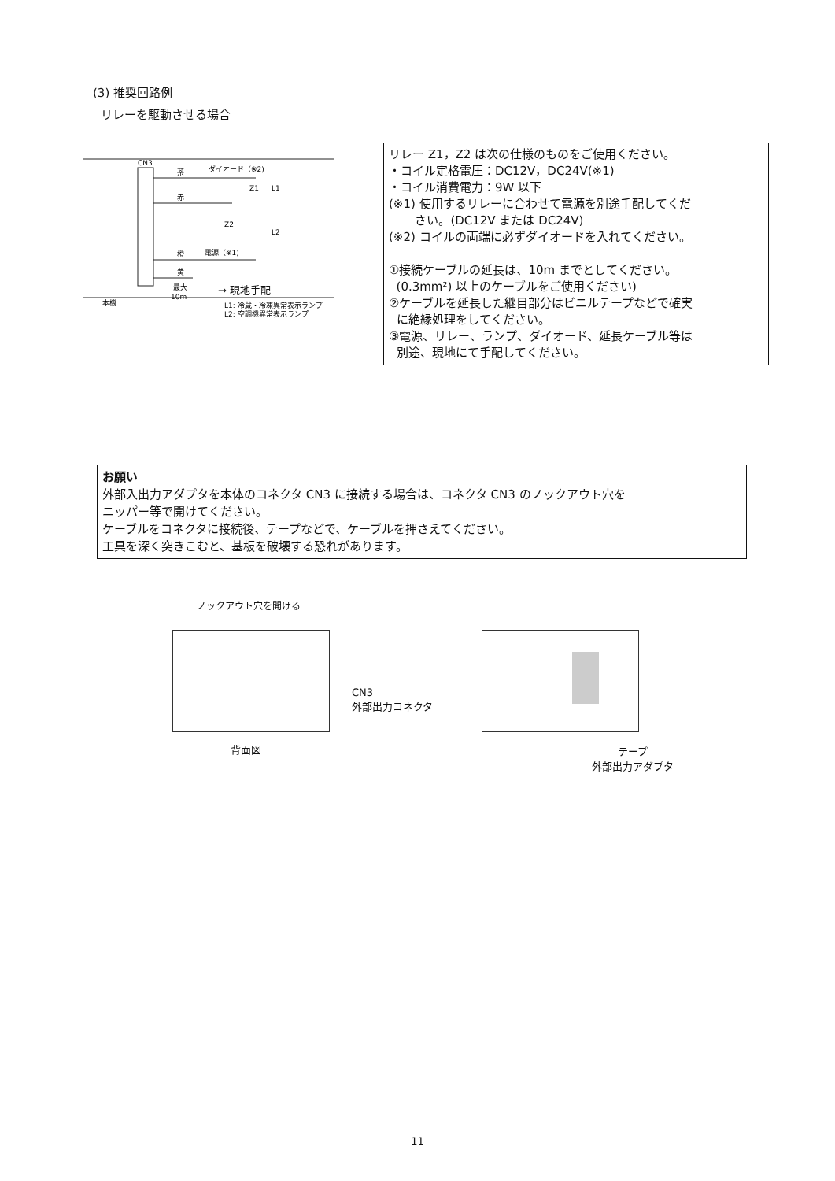(3) 推奨回路例
リレーを駆動させる場合
CN3
茶
赤
橙
黄
ダイオード（※2)
電源（※1)
最大
10m
本機
L1: 冷蔵・冷凍異常表示ランプ
L2: 空調機異常表示ランプ
Z1
Z2
L1
L2
→ 現地手配
リレー Z1，Z2 は次の仕様のものをご使用ください。
・コイル定格電圧：DC12V，DC24V(※1)
・コイル消費電力：9W 以下
(※1) 使用するリレーに合わせて電源を別途手配してくだ
さい。(DC12V または DC24V)
(※2) コイルの両端に必ずダイオードを入れてください。
①接続ケーブルの延長は、10m までとしてください。
(0.3mm²) 以上のケーブルをご使用ください)
②ケーブルを延長した継目部分はビニルテープなどで確実
に絶縁処理をしてください。
③電源、リレー、ランプ、ダイオード、延長ケーブル等は
別途、現地にて手配してください。
お願い
外部入出力アダプタを本体のコネクタ CN3 に接続する場合は、コネクタ CN3 のノックアウト穴を
ニッパー等で開けてください。
ケーブルをコネクタに接続後、テープなどで、ケーブルを押さえてください。
工具を深く突きこむと、基板を破壊する恐れがあります。
ノックアウト穴を開ける
CN3
外部出力コネクタ
背面図
テープ
外部出力アダプタ
– 11 –